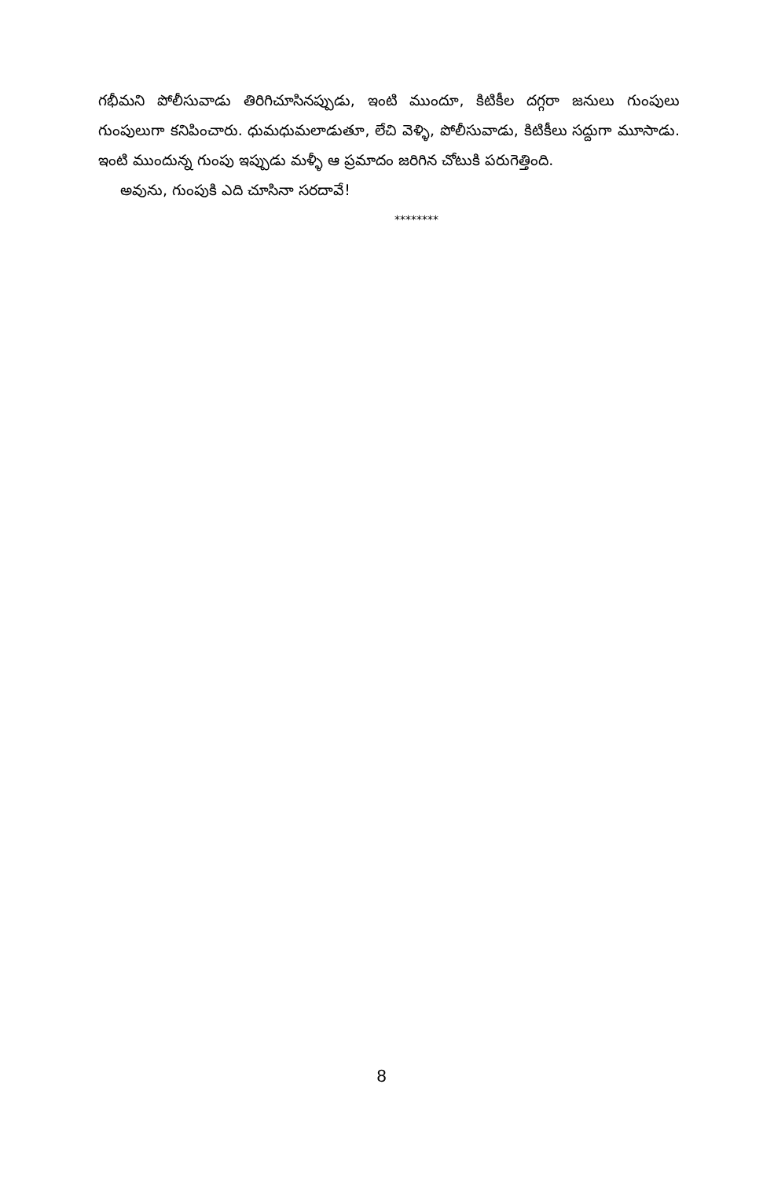గభీమని పోలీసువాడు తిరిగిచూసినప్పుడు, ఇంటి ముందూ, కిటికీల దగ్గరా జనులు గుంపులు గుంపులుగా కనిపించారు. ధుమధుమలాడుతూ, లేచి వెళ్ళి, పోలీసువాడు, కిటికీలు సద్దుగా మూసాడు. ఇంటి ముందున్న గుంపు ఇప్పుడు మళ్ళీ ఆ ప్రమాదం జరిగిన చోటుకి పరుగెత్తింది.
అవును, గుంపుకి ఎది చూసినా సరదావే!
********
8